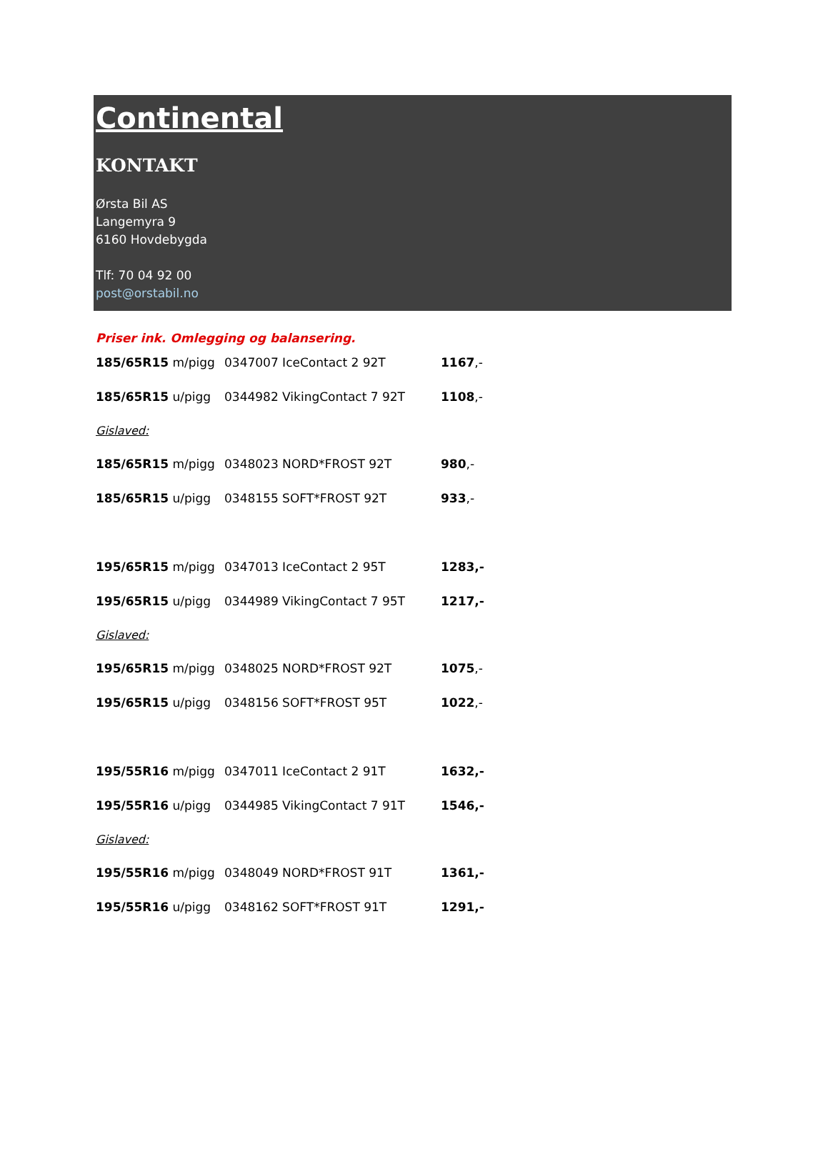Continental
KONTAKT
Ørsta Bil AS
Langemyra 9
6160 Hovdebygda
Tlf: 70 04 92 00
post@orstabil.no
Priser ink. Omlegging og balansering.
185/65R15 m/pigg 0347007 IceContact 2 92T 1167,-
185/65R15 u/pigg 0344982 VikingContact 7 92T 1108,-
Gislaved:
185/65R15 m/pigg 0348023 NORD*FROST 92T 980,-
185/65R15 u/pigg 0348155 SOFT*FROST 92T 933,-
195/65R15 m/pigg 0347013 IceContact 2 95T 1283,-
195/65R15 u/pigg 0344989 VikingContact 7 95T 1217,-
Gislaved:
195/65R15 m/pigg 0348025 NORD*FROST 92T 1075,-
195/65R15 u/pigg 0348156 SOFT*FROST 95T 1022,-
195/55R16 m/pigg 0347011 IceContact 2 91T 1632,-
195/55R16 u/pigg 0344985 VikingContact 7 91T 1546,-
Gislaved:
195/55R16 m/pigg 0348049 NORD*FROST 91T 1361,-
195/55R16 u/pigg 0348162 SOFT*FROST 91T 1291,-